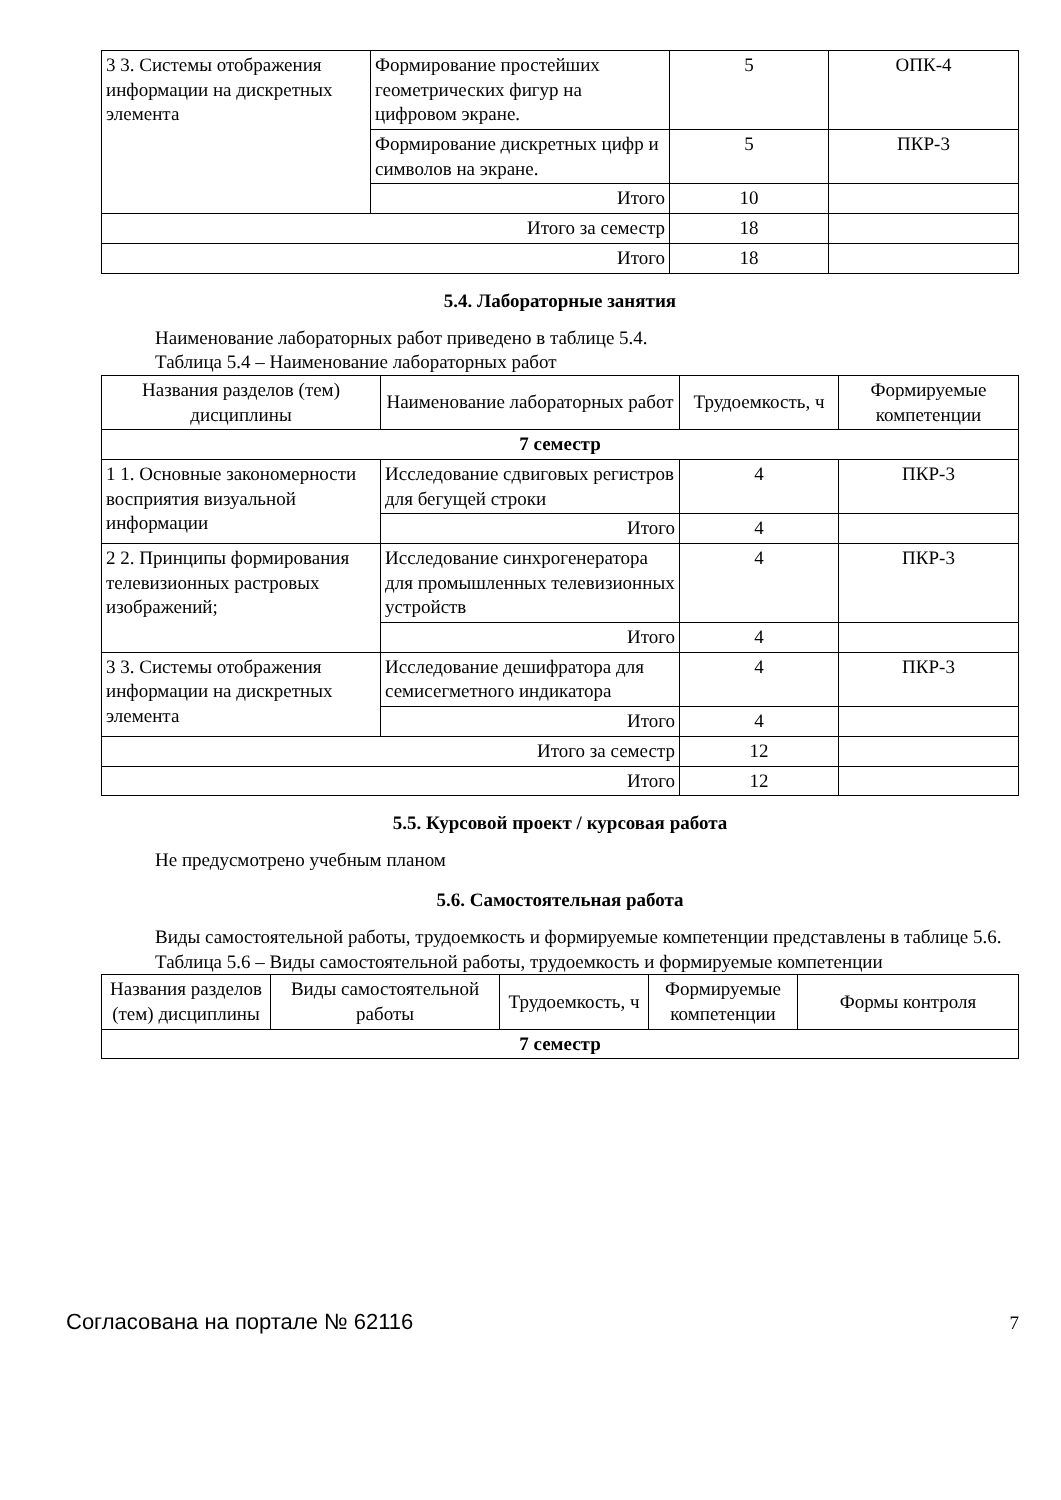| 3 3. Системы отображения информации на дискретных элемента | Формирование простейших геометрических фигур на цифровом экране. | 5 | ОПК-4 |
| | Формирование дискретных цифр и символов на экране. | 5 | ПКР-3 |
| | Итого | 10 | |
| Итого за семестр | | 18 | |
| Итого | | 18 | |
5.4. Лабораторные занятия
Наименование лабораторных работ приведено в таблице 5.4.
Таблица 5.4 – Наименование лабораторных работ
| Названия разделов (тем) дисциплины | Наименование лабораторных работ | Трудоемкость, ч | Формируемые компетенции |
| --- | --- | --- | --- |
| 7 семестр | | | |
| 1 1. Основные закономерности восприятия визуальной информации | Исследование сдвиговых регистров для бегущей строки | 4 | ПКР-3 |
| | Итого | 4 | |
| 2 2. Принципы формирования телевизионных растровых изображений; | Исследование синхрогенератора для промышленных телевизионных устройств | 4 | ПКР-3 |
| | Итого | 4 | |
| 3 3. Системы отображения информации на дискретных элемента | Исследование дешифратора для семисегметного индикатора | 4 | ПКР-3 |
| | Итого | 4 | |
| Итого за семестр | | 12 | |
| Итого | | 12 | |
5.5. Курсовой проект / курсовая работа
Не предусмотрено учебным планом
5.6. Самостоятельная работа
Виды самостоятельной работы, трудоемкость и формируемые компетенции представлены в таблице 5.6.
Таблица 5.6 – Виды самостоятельной работы, трудоемкость и формируемые компетенции
| Названия разделов (тем) дисциплины | Виды самостоятельной работы | Трудоемкость, ч | Формируемые компетенции | Формы контроля |
| --- | --- | --- | --- | --- |
| 7 семестр | | | | |
Согласована на портале № 62116 7